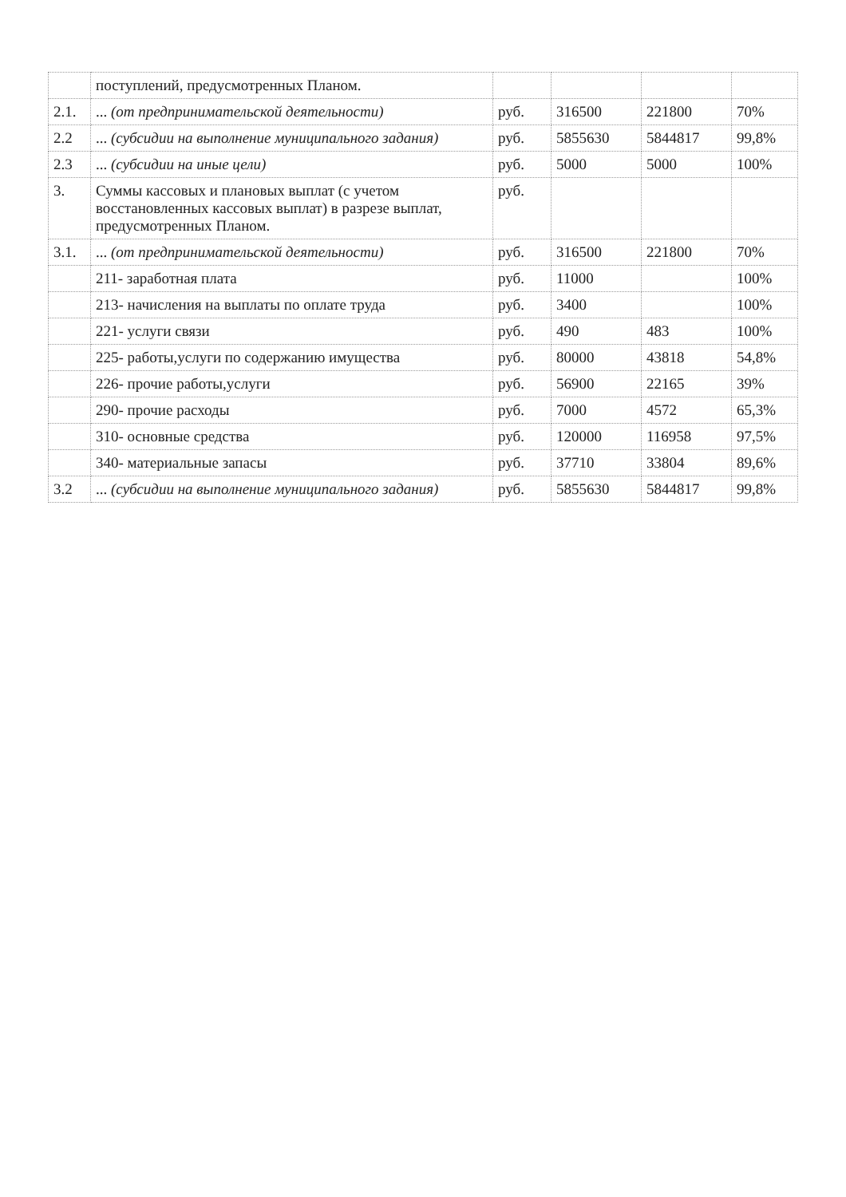| | поступлений, предусмотренных Планом. | | | | |
| 2.1. | ... (от предпринимательской деятельности) | руб. | 316500 | 221800 | 70% |
| 2.2 | ... (субсидии на выполнение муниципального задания) | руб. | 5855630 | 5844817 | 99,8% |
| 2.3 | ... (субсидии на иные цели) | руб. | 5000 | 5000 | 100% |
| 3. | Суммы кассовых и плановых выплат (с учетом восстановленных кассовых выплат) в разрезе выплат, предусмотренных Планом. | руб. | | | |
| 3.1. | ... (от предпринимательской деятельности) | руб. | 316500 | 221800 | 70% |
| | 211- заработная плата | руб. | 11000 | | 100% |
| | 213- начисления на выплаты по оплате труда | руб. | 3400 | | 100% |
| | 221- услуги связи | руб. | 490 | 483 | 100% |
| | 225- работы,услуги по содержанию имущества | руб. | 80000 | 43818 | 54,8% |
| | 226- прочие работы,услуги | руб. | 56900 | 22165 | 39% |
| | 290- прочие расходы | руб. | 7000 | 4572 | 65,3% |
| | 310- основные средства | руб. | 120000 | 116958 | 97,5% |
| | 340- материальные запасы | руб. | 37710 | 33804 | 89,6% |
| 3.2 | ... (субсидии на выполнение муниципального задания) | руб. | 5855630 | 5844817 | 99,8% |